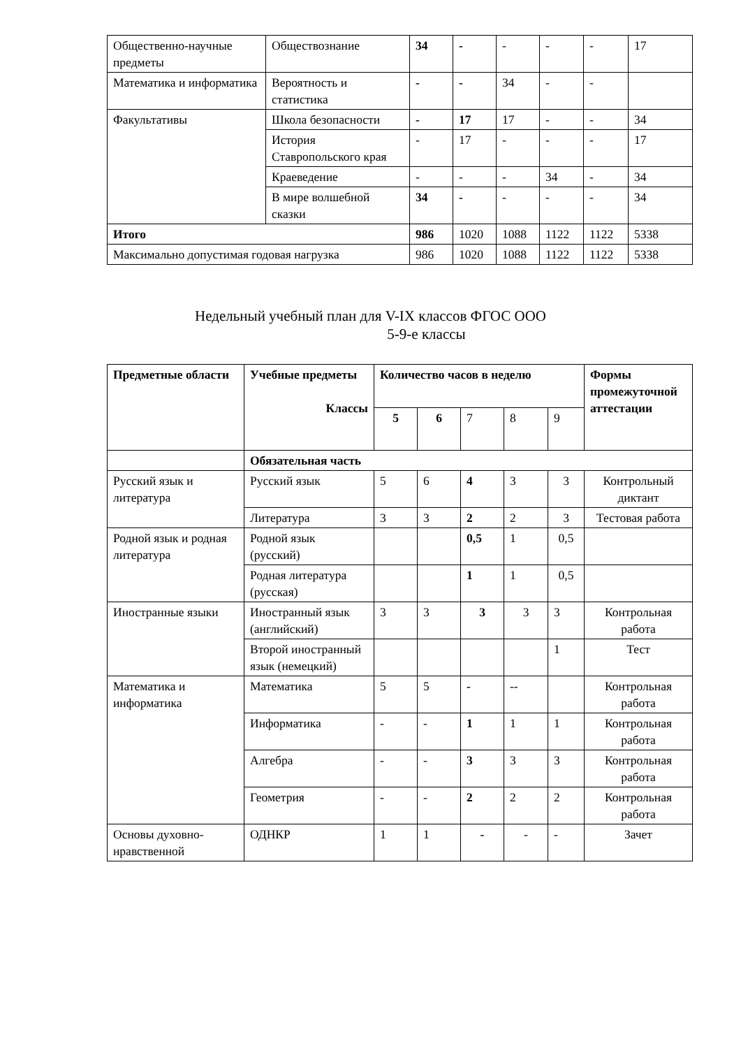| Общественно-научные предметы | Обществознание | 34 | - | - | - | - | 17 |
| Математика и информатика | Вероятность и статистика | - | - | 34 | - | - | |
| Факультативы | Школа безопасности | - | 17 | 17 | - | - | 34 |
| | История Ставропольского края | - | 17 | - | - | - | 17 |
| | Краеведение | - | - | - | 34 | - | 34 |
| | В мире волшебной сказки | 34 | - | - | - | - | 34 |
| Итого | | 986 | 1020 | 1088 | 1122 | 1122 | 5338 |
| Максимально допустимая годовая нагрузка | | 986 | 1020 | 1088 | 1122 | 1122 | 5338 |
Недельный учебный план для V-IX классов ФГОС ООО
5-9-е классы
| Предметные области | Учебные предметы Классы | Количество часов в неделю | | | | | Формы промежуточной аттестации |
| --- | --- | --- | --- | --- | --- | --- | --- |
| | | 5 | 6 | 7 | 8 | 9 | |
| | Обязательная часть | | | | | | |
| Русский язык и литература | Русский язык | 5 | 6 | 4 | 3 | 3 | Контрольный диктант |
| | Литература | 3 | 3 | 2 | 2 | 3 | Тестовая работа |
| Родной язык и родная литература | Родной язык (русский) | | | 0,5 | 1 | 0,5 | |
| | Родная литература (русская) | | | 1 | 1 | 0,5 | |
| Иностранные языки | Иностранный язык (английский) | 3 | 3 | 3 | 3 | 3 | Контрольная работа |
| | Второй иностранный язык (немецкий) | | | | | 1 | Тест |
| Математика и информатика | Математика | 5 | 5 | - | -- | | Контрольная работа |
| | Информатика | - | - | 1 | 1 | 1 | Контрольная работа |
| | Алгебра | - | - | 3 | 3 | 3 | Контрольная работа |
| | Геометрия | - | - | 2 | 2 | 2 | Контрольная работа |
| Основы духовно-нравственной | ОДНКР | 1 | 1 | - | - | - | Зачет |